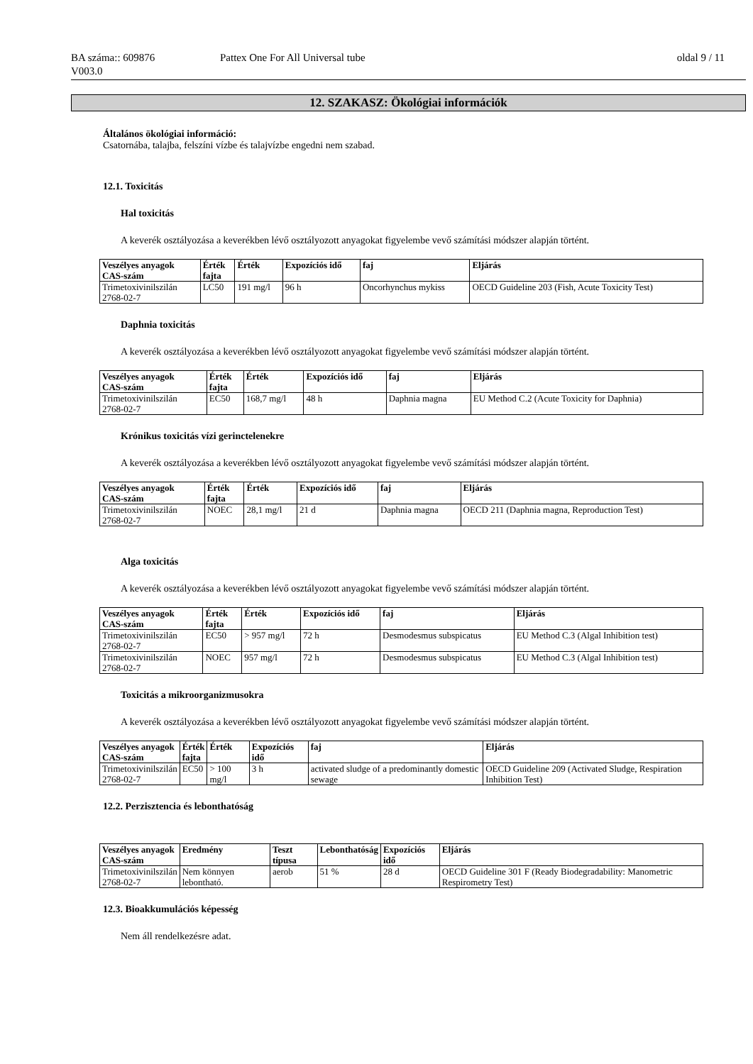BA száma:: 609876
V003.0
Pattex One For All Universal tube
oldal 9 / 11
12. SZAKASZ: Ökológiai információk
Általános ökológiai információ:
Csatornába, talajba, felszíni vízbe és talajvízbe engedni nem szabad.
12.1. Toxicitás
Hal toxicitás
A keverék osztályozása a keverékben lévő osztályozott anyagokat figyelembe vevő számítási módszer alapján történt.
| Veszélyes anyagok CAS-szám | Érték fajta | Érték | Expozíciós idő | faj | Eljárás |
| --- | --- | --- | --- | --- | --- |
| Trimetoxivinilszilán 2768-02-7 | LC50 | 191 mg/l | 96 h | Oncorhynchus mykiss | OECD Guideline 203 (Fish, Acute Toxicity Test) |
Daphnia toxicitás
A keverék osztályozása a keverékben lévő osztályozott anyagokat figyelembe vevő számítási módszer alapján történt.
| Veszélyes anyagok CAS-szám | Érték fajta | Érték | Expozíciós idő | faj | Eljárás |
| --- | --- | --- | --- | --- | --- |
| Trimetoxivinilszilán 2768-02-7 | EC50 | 168,7 mg/l | 48 h | Daphnia magna | EU Method C.2 (Acute Toxicity for Daphnia) |
Krónikus toxicitás vízi gerinctelenekre
A keverék osztályozása a keverékben lévő osztályozott anyagokat figyelembe vevő számítási módszer alapján történt.
| Veszélyes anyagok CAS-szám | Érték fajta | Érték | Expozíciós idő | faj | Eljárás |
| --- | --- | --- | --- | --- | --- |
| Trimetoxivinilszilán 2768-02-7 | NOEC | 28,1 mg/l | 21 d | Daphnia magna | OECD 211 (Daphnia magna, Reproduction Test) |
Alga toxicitás
A keverék osztályozása a keverékben lévő osztályozott anyagokat figyelembe vevő számítási módszer alapján történt.
| Veszélyes anyagok CAS-szám | Érték fajta | Érték | Expozíciós idő | faj | Eljárás |
| --- | --- | --- | --- | --- | --- |
| Trimetoxivinilszilán 2768-02-7 | EC50 | > 957 mg/l | 72 h | Desmodesmus subspicatus | EU Method C.3 (Algal Inhibition test) |
| Trimetoxivinilszilán 2768-02-7 | NOEC | 957 mg/l | 72 h | Desmodesmus subspicatus | EU Method C.3 (Algal Inhibition test) |
Toxicitás a mikroorganizmusokra
A keverék osztályozása a keverékben lévő osztályozott anyagokat figyelembe vevő számítási módszer alapján történt.
| Veszélyes anyagok CAS-szám | Érték fajta | Érték | Expozíciós idő | faj | Eljárás |
| --- | --- | --- | --- | --- | --- |
| Trimetoxivinilszilán 2768-02-7 | EC50 | > 100 mg/l | 3 h | activated sludge of a predominantly domestic sewage | OECD Guideline 209 (Activated Sludge, Respiration Inhibition Test) |
12.2. Perzisztencia és lebonthatóság
| Veszélyes anyagok CAS-szám | Eredmény | Teszt típusa | Lebonthatóság | Expozíciós idő | Eljárás |
| --- | --- | --- | --- | --- | --- |
| Trimetoxivinilszilán 2768-02-7 | Nem könnyen lebontható. | aerob | 51 % | 28 d | OECD Guideline 301 F (Ready Biodegradability: Manometric Respirometry Test) |
12.3. Bioakkumulációs képesség
Nem áll rendelkezésre adat.